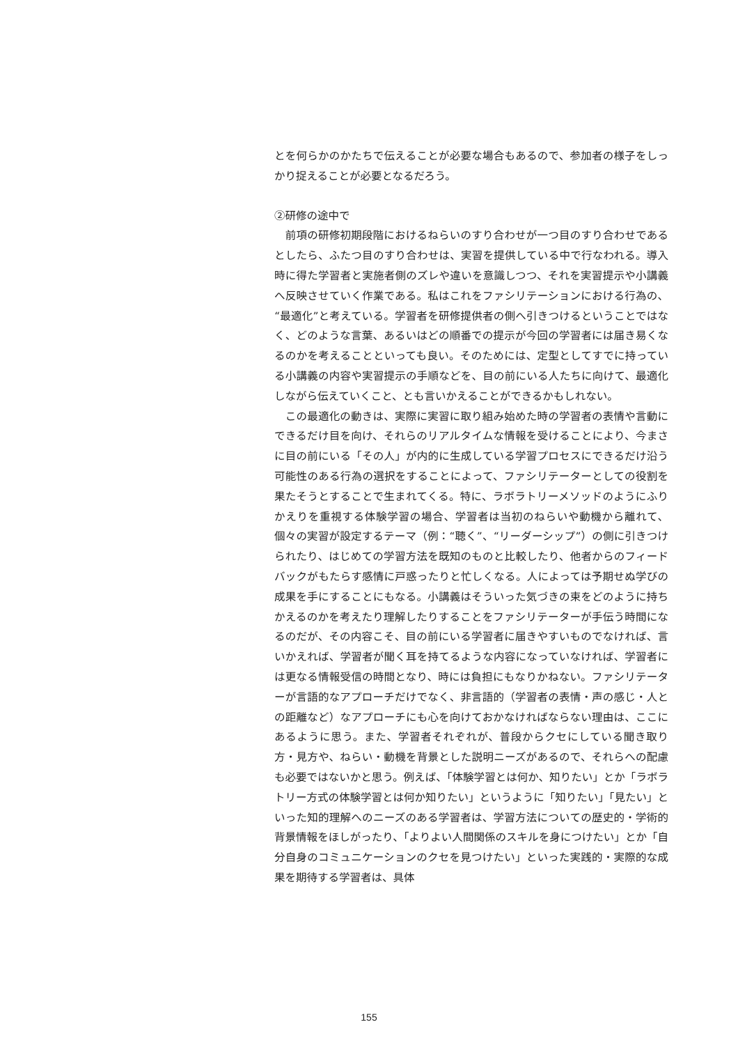とを何らかのかたちで伝えることが必要な場合もあるので、参加者の様子をしっかり捉えることが必要となるだろう。
②研修の途中で
　前項の研修初期段階におけるねらいのすり合わせが一つ目のすり合わせであるとしたら、ふたつ目のすり合わせは、実習を提供している中で行なわれる。導入時に得た学習者と実施者側のズレや違いを意識しつつ、それを実習提示や小講義へ反映させていく作業である。私はこれをファシリテーションにおける行為の、“最適化”と考えている。学習者を研修提供者の側へ引きつけるということではなく、どのような言葉、あるいはどの順番での提示が今回の学習者には届き易くなるのかを考えることといっても良い。そのためには、定型としてすでに持っている小講義の内容や実習提示の手順などを、目の前にいる人たちに向けて、最適化しながら伝えていくこと、とも言いかえることができるかもしれない。
　この最適化の動きは、実際に実習に取り組み始めた時の学習者の表情や言動にできるだけ目を向け、それらのリアルタイムな情報を受けることにより、今まさに目の前にいる「その人」が内的に生成している学習プロセスにできるだけ沿う可能性のある行為の選択をすることによって、ファシリテーターとしての役割を果たそうとすることで生まれてくる。特に、ラボラトリーメソッドのようにふりかえりを重視する体験学習の場合、学習者は当初のねらいや動機から離れて、個々の実習が設定するテーマ（例：“聴く”、“リーダーシップ”）の側に引きつけられたり、はじめての学習方法を既知のものと比較したり、他者からのフィードバックがもたらす感情に戸惑ったりと忙しくなる。人によっては予期せぬ学びの成果を手にすることにもなる。小講義はそういった気づきの束をどのように持ちかえるのかを考えたり理解したりすることをファシリテーターが手伝う時間になるのだが、その内容こそ、目の前にいる学習者に届きやすいものでなければ、言いかえれば、学習者が聞く耳を持てるような内容になっていなければ、学習者には更なる情報受信の時間となり、時には負担にもなりかねない。ファシリテーターが言語的なアプローチだけでなく、非言語的（学習者の表情・声の感じ・人との距離など）なアプローチにも心を向けておかなければならない理由は、ここにあるように思う。また、学習者それぞれが、普段からクセにしている聞き取り方・見方や、ねらい・動機を背景とした説明ニーズがあるので、それらへの配慮も必要ではないかと思う。例えば、「体験学習とは何か、知りたい」とか「ラボラトリー方式の体験学習とは何か知りたい」というように「知りたい」「見たい」といった知的理解へのニーズのある学習者は、学習方法についての歴史的・学術的背景情報をほしがったり、「よりよい人間関係のスキルを身につけたい」とか「自分自身のコミュニケーションのクセを見つけたい」といった実践的・実際的な成果を期待する学習者は、具体
155